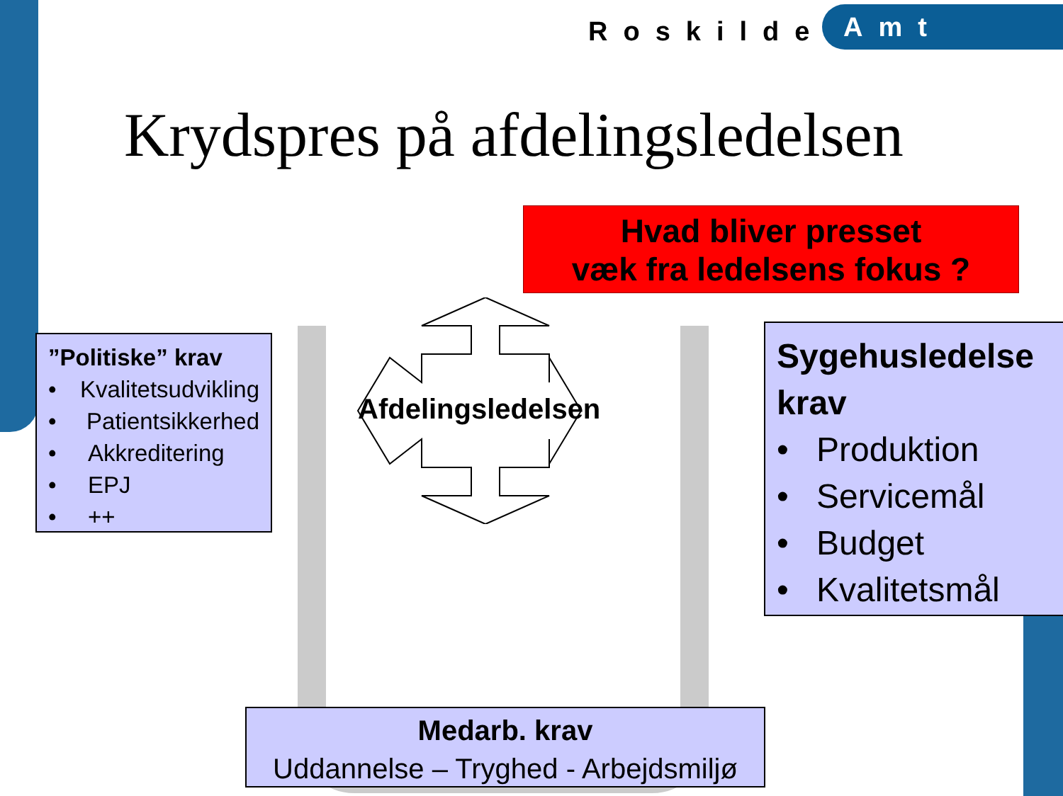Roskilde
Amt
Krydspres på afdelingsledelsen
Hvad bliver presset
væk fra ledelsens fokus ?
”Politiske” krav
• Kvalitetsudvikling
• Patientsikkerhed
• Akkreditering
• EPJ
• ++
Afdelingsledelsen
Sygehusledelse krav
• Produktion
• Servicemål
• Budget
• Kvalitetsmål
Medarb. krav
Uddannelse – Tryghed - Arbejdsmiljø